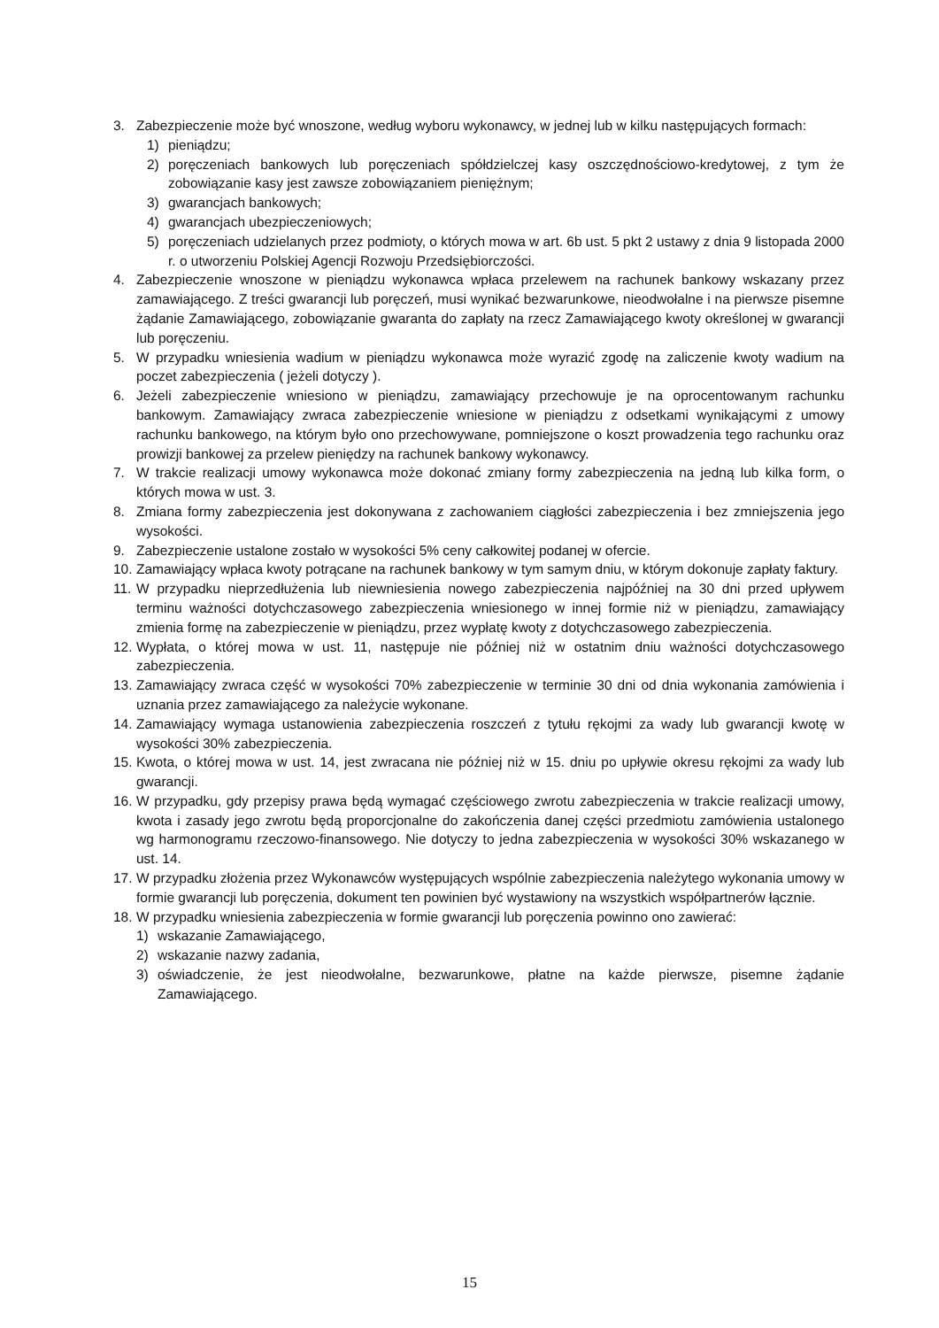3. Zabezpieczenie może być wnoszone, według wyboru wykonawcy, w jednej lub w kilku następujących formach:
1) pieniądzu;
2) poręczeniach bankowych lub poręczeniach spółdzielczej kasy oszczędnościowo-kredytowej, z tym że zobowiązanie kasy jest zawsze zobowiązaniem pieniężnym;
3) gwarancjach bankowych;
4) gwarancjach ubezpieczeniowych;
5) poręczeniach udzielanych przez podmioty, o których mowa w art. 6b ust. 5 pkt 2 ustawy z dnia 9 listopada 2000 r. o utworzeniu Polskiej Agencji Rozwoju Przedsiębiorczości.
4. Zabezpieczenie wnoszone w pieniądzu wykonawca wpłaca przelewem na rachunek bankowy wskazany przez zamawiającego. Z treści gwarancji lub poręczeń, musi wynikać bezwarunkowe, nieodwołalne i na pierwsze pisemne żądanie Zamawiającego, zobowiązanie gwaranta do zapłaty na rzecz Zamawiającego kwoty określonej w gwarancji lub poręczeniu.
5. W przypadku wniesienia wadium w pieniądzu wykonawca może wyrazić zgodę na zaliczenie kwoty wadium na poczet zabezpieczenia ( jeżeli dotyczy ).
6. Jeżeli zabezpieczenie wniesiono w pieniądzu, zamawiający przechowuje je na oprocentowanym rachunku bankowym. Zamawiający zwraca zabezpieczenie wniesione w pieniądzu z odsetkami wynikającymi z umowy rachunku bankowego, na którym było ono przechowywane, pomniejszone o koszt prowadzenia tego rachunku oraz prowizji bankowej za przelew pieniędzy na rachunek bankowy wykonawcy.
7. W trakcie realizacji umowy wykonawca może dokonać zmiany formy zabezpieczenia na jedną lub kilka form, o których mowa w ust. 3.
8. Zmiana formy zabezpieczenia jest dokonywana z zachowaniem ciągłości zabezpieczenia i bez zmniejszenia jego wysokości.
9. Zabezpieczenie ustalone zostało w wysokości 5% ceny całkowitej podanej w ofercie.
10. Zamawiający wpłaca kwoty potrącane na rachunek bankowy w tym samym dniu, w którym dokonuje zapłaty faktury.
11. W przypadku nieprzedłużenia lub niewniesienia nowego zabezpieczenia najpóźniej na 30 dni przed upływem terminu ważności dotychczasowego zabezpieczenia wniesionego w innej formie niż w pieniądzu, zamawiający zmienia formę na zabezpieczenie w pieniądzu, przez wypłatę kwoty z dotychczasowego zabezpieczenia.
12. Wypłata, o której mowa w ust. 11, następuje nie później niż w ostatnim dniu ważności dotychczasowego zabezpieczenia.
13. Zamawiający zwraca część w wysokości 70% zabezpieczenie w terminie 30 dni od dnia wykonania zamówienia i uznania przez zamawiającego za należycie wykonane.
14. Zamawiający wymaga ustanowienia zabezpieczenia roszczeń z tytułu rękojmi za wady lub gwarancji kwotę w wysokości 30% zabezpieczenia.
15. Kwota, o której mowa w ust. 14, jest zwracana nie później niż w 15. dniu po upływie okresu rękojmi za wady lub gwarancji.
16. W przypadku, gdy przepisy prawa będą wymagać częściowego zwrotu zabezpieczenia w trakcie realizacji umowy, kwota i zasady jego zwrotu będą proporcjonalne do zakończenia danej części przedmiotu zamówienia ustalonego wg harmonogramu rzeczowo-finansowego. Nie dotyczy to jedna zabezpieczenia w wysokości 30% wskazanego w ust. 14.
17. W przypadku złożenia przez Wykonawców występujących wspólnie zabezpieczenia należytego wykonania umowy w formie gwarancji lub poręczenia, dokument ten powinien być wystawiony na wszystkich współpartnerów łącznie.
18. W przypadku wniesienia zabezpieczenia w formie gwarancji lub poręczenia powinno ono zawierać:
1) wskazanie Zamawiającego,
2) wskazanie nazwy zadania,
3) oświadczenie, że jest nieodwołalne, bezwarunkowe, płatne na każde pierwsze, pisemne żądanie Zamawiającego.
15